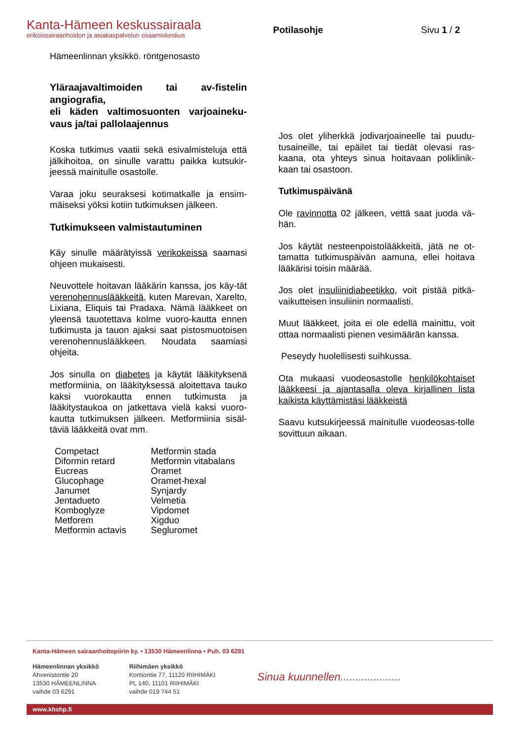Kanta-Hämeen keskussairaala
erikoissairaanhoidon ja asiakaspalvelun osaamiskeskus
Potilasohje Sivu 1 / 2
Hämeenlinnan yksikkö. röntgenosasto
Yläraajavaltimoiden tai av-fistelin angiografia,
eli käden valtimosuonten varjoaineku-vaus ja/tai pallolaajennus
Koska tutkimus vaatii sekä esivalmisteluja että jälkihoitoa, on sinulle varattu paikka kutsukir-jeessä mainitulle osastolle.
Varaa joku seuraksesi kotimatkalle ja ensim-mäiseksi yöksi kotiin tutkimuksen jälkeen.
Tutkimukseen valmistautuminen
Käy sinulle määrätyissä verikokeissa saamasi ohjeen mukaisesti.
Neuvottele hoitavan lääkärin kanssa, jos käy-tät verenohennuslääkkeitä, kuten Marevan, Xarelto, Lixiana, Eliquis tai Pradaxa. Nämä lääkkeet on yleensä tauotettava kolme vuoro-kautta ennen tutkimusta ja tauon ajaksi saat pistosmuotoisen verenohennuslääkkeen. Noudata saamiasi ohjeita.
Jos sinulla on diabetes ja käytät lääkityksenä metformiinia, on lääkityksessä aloitettava tauko kaksi vuorokautta ennen tutkimusta ja lääkitystaukoa on jatkettava vielä kaksi vuoro-kautta tutkimuksen jälkeen. Metformiinia sisäl-täviä lääkkeitä ovat mm.
Competact
Diformin retard
Eucreas
Glucophage
Janumet
Jentadueto
Komboglyze
Metforem
Metformin actavis
Metformin stada
Metformin vitabalans
Oramet
Oramet-hexal
Synjardy
Velmetia
Vipdomet
Xigduo
Segluromet
Jos olet yliherkkä jodivarjoaineelle tai puudu-tusaineille, tai epäilet tai tiedät olevasi ras-kaana, ota yhteys sinua hoitavaan poliklinik-kaan tai osastoon.
Tutkimuspäivänä
Ole ravinnotta 02 jälkeen, vettä saat juoda vä-hän.
Jos käytät nesteenpoistolääkkeitä, jätä ne ot-tamatta tutkimuspäivän aamuna, ellei hoitava lääkärisi toisin määrää.
Jos olet insuliinidiabeetikko, voit pistää pitkä-vaikutteisen insuliinin normaalisti.
Muut lääkkeet, joita ei ole edellä mainittu, voit ottaa normaalisti pienen vesimäärän kanssa.
Peseydy huolellisesti suihkussa.
Ota mukaasi vuodeosastolle henkilökohtaiset lääkkeesi ja ajantasalla oleva kirjallinen lista kaikista käyttämistäsi lääkkeistä
Saavu kutsukirjeessä mainitulle vuodeosas-tolle sovittuun aikaan.
Kanta-Hämeen sairaanhoitopiirin ky. • 13530 Hämeenlinna • Puh. 03 6291
Hämeenlinnan yksikkö
Ahvenistontie 20
13530 HÄMEENLINNA
vaihde 03 6291
Riihimäen yksikkö
Kontiontie 77, 11120 RIIHIMÄKI
PL 140, 11101 RIIHIMÄKI
vaihde 019 744 51
Sinua kuunnellen....................
www.khshp.fi